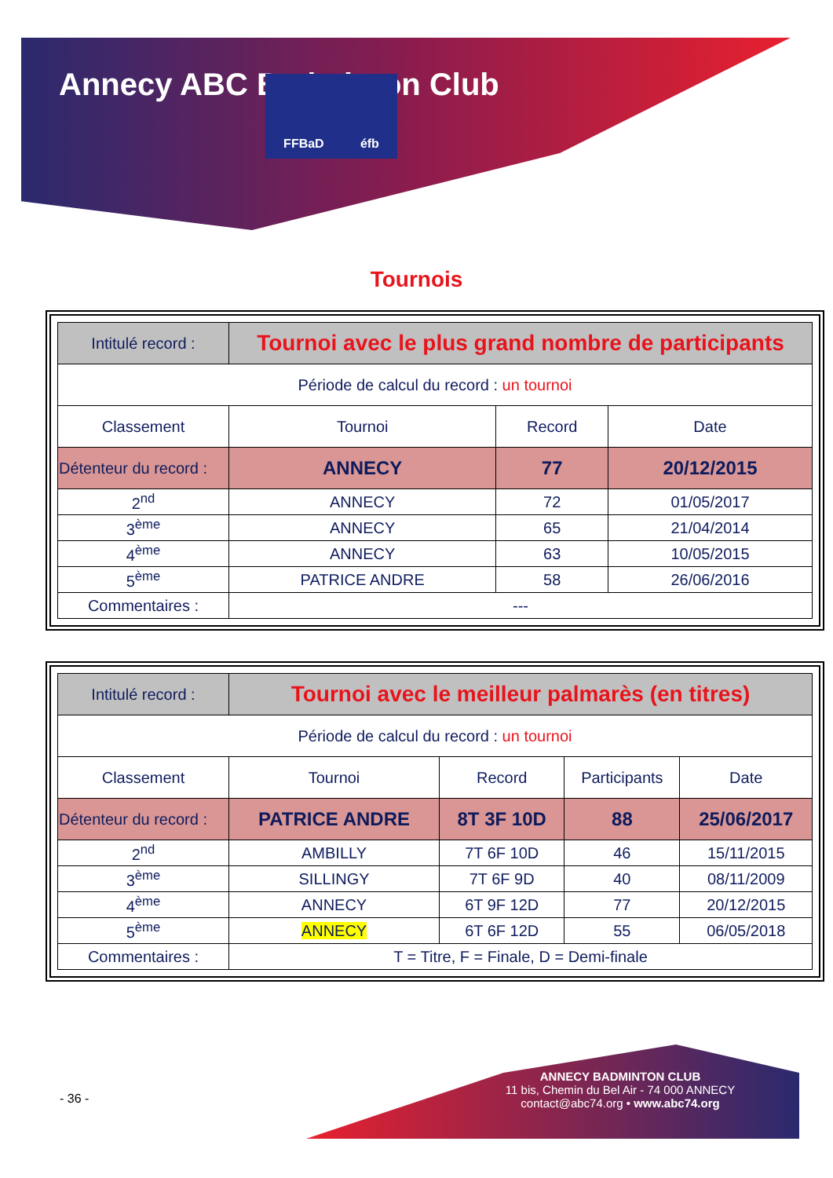Annecy ABC Badminton Club FFBaD éfb
Tournois
| Intitulé record : | Tournoi avec le plus grand nombre de participants | | |
| Période de calcul du record : un tournoi | | | |
| Classement | Tournoi | Record | Date |
| Détenteur du record : | ANNECY | 77 | 20/12/2015 |
| 2<sup>nd</sup> | ANNECY | 72 | 01/05/2017 |
| 3<sup>ème</sup> | ANNECY | 65 | 21/04/2014 |
| 4<sup>ème</sup> | ANNECY | 63 | 10/05/2015 |
| 5<sup>ème</sup> | PATRICE ANDRE | 58 | 26/06/2016 |
| Commentaires : | --- | | |
| Intitulé record : | Tournoi avec le meilleur palmarès (en titres) | | | |
| Période de calcul du record : un tournoi | | | | |
| Classement | Tournoi | Record | Participants | Date |
| Détenteur du record : | PATRICE ANDRE | 8T 3F 10D | 88 | 25/06/2017 |
| 2<sup>nd</sup> | AMBILLY | 7T 6F 10D | 46 | 15/11/2015 |
| 3<sup>ème</sup> | SILLINGY | 7T 6F 9D | 40 | 08/11/2009 |
| 4<sup>ème</sup> | ANNECY | 6T 9F 12D | 77 | 20/12/2015 |
| 5<sup>ème</sup> | ANNECY | 6T 6F 12D | 55 | 06/05/2018 |
| Commentaires : | T = Titre, F = Finale, D = Demi-finale | | | |
- 36 -
ANNECY BADMINTON CLUB
11 bis, Chemin du Bel Air - 74 000 ANNECY
contact@abc74.org • www.abc74.org